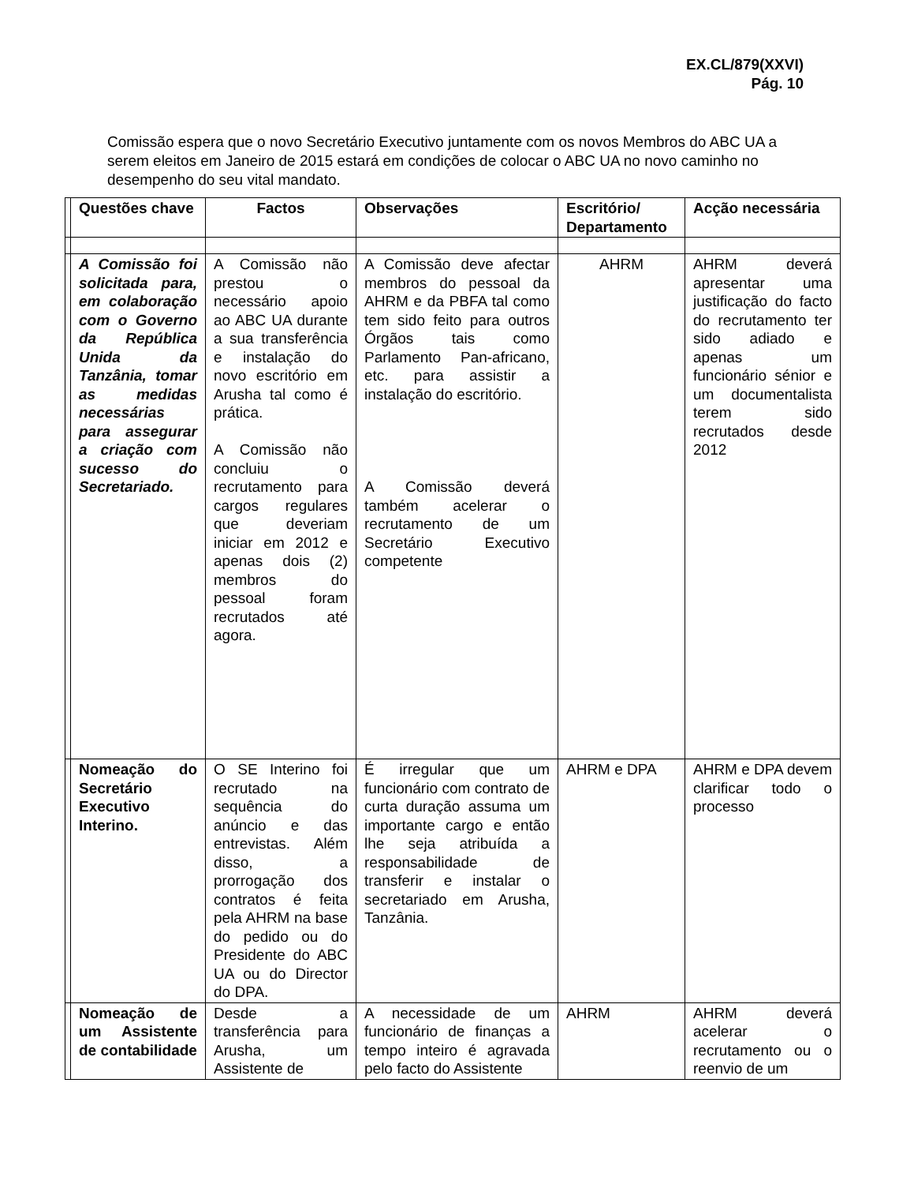EX.CL/879(XXVI)
Pág. 10
Comissão espera que o novo Secretário Executivo juntamente com os novos Membros do ABC UA a serem eleitos em Janeiro de 2015 estará em condições de colocar o ABC UA no novo caminho no desempenho do seu vital mandato.
| | Questões chave | Factos | Observações | Escritório/ Departamento | Acção necessária |
| --- | --- | --- | --- | --- | --- |
| | A Comissão foi solicitada para, em colaboração com o Governo da República Unida da Tanzânia, tomar as medidas necessárias para assegurar a criação com sucesso do Secretariado. | A Comissão não prestou o necessário apoio ao ABC UA durante a sua transferência e instalação do novo escritório em Arusha tal como é prática. A Comissão não concluiu o recrutamento para cargos regulares que deveriam iniciar em 2012 e apenas dois (2) membros do pessoal foram recrutados até agora. | A Comissão deve afectar membros do pessoal da AHRM e da PBFA tal como tem sido feito para outros Órgãos tais como Parlamento Pan-africano, etc. para assistir a instalação do escritório. A Comissão deverá também acelerar o recrutamento de um Secretário Executivo competente | AHRM | AHRM deverá apresentar uma justificação do facto do recrutamento ter sido adiado e apenas um funcionário sénior e um documentalista terem sido recrutados desde 2012 |
| | Nomeação do Secretário Executivo Interino. | O SE Interino foi recrutado na sequência do anúncio e das entrevistas. Além disso, a prorrogação dos contratos é feita pela AHRM na base do pedido ou do Presidente do ABC UA ou do Director do DPA. | É irregular que um funcionário com contrato de curta duração assuma um importante cargo e então lhe seja atribuída a responsabilidade de transferir e instalar o secretariado em Arusha, Tanzânia. | AHRM e DPA | AHRM e DPA devem clarificar todo o processo |
| | Nomeação de um Assistente de contabilidade | Desde a transferência para Arusha, um Assistente de | A necessidade de um funcionário de finanças a tempo inteiro é agravada pelo facto do Assistente | AHRM | AHRM deverá acelerar o recrutamento ou o reenvio de um |